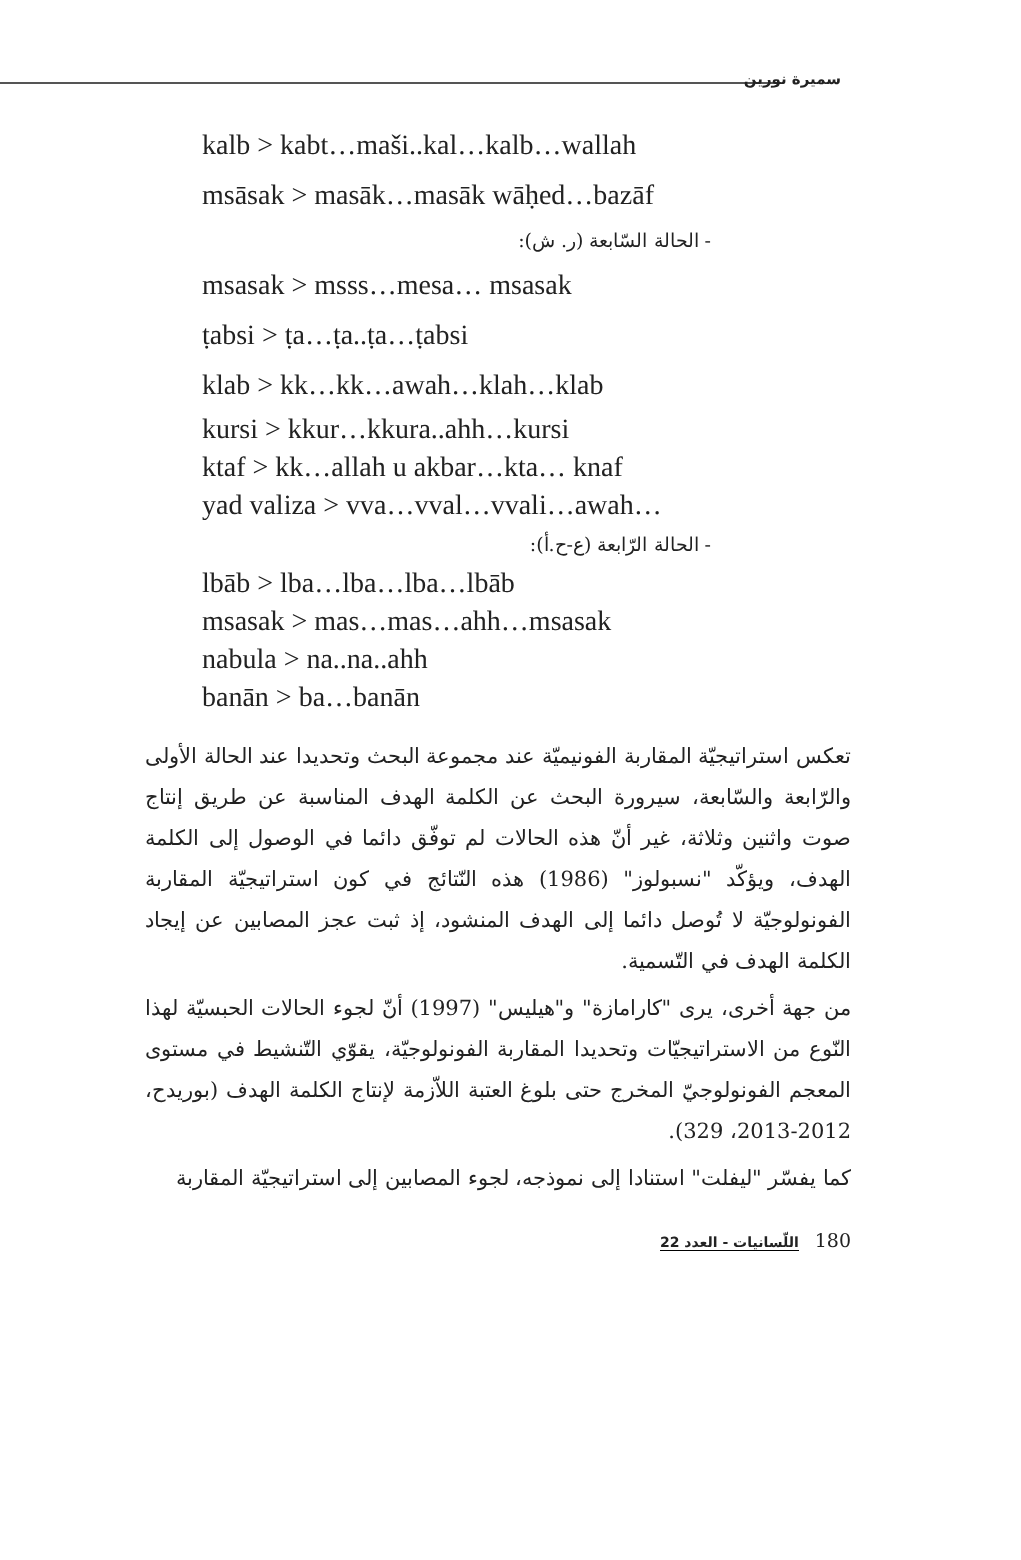سميرة نورين
kalb > kabt…maši..kal…kalb…wallah
msāsak > masāk…masāk wāḥed…bazāf
- الحالة السّابعة (ر. ش):
msasak > msss…mesa… msasak
ṭabsi > ṭa…ṭa..ṭa…ṭabsi
klab > kk…kk…awah…klah…klab
kursi > kkur…kkura..ahh…kursi
ktaf > kk…allah u akbar…kta… knaf
yad valiza > vva…vval…vvali…awah…
- الحالة الرّابعة (ع-ح.أ):
lbāb > lba…lba…lba…lbāb
msasak > mas…mas…ahh…msasak
nabula > na..na..ahh
banān > ba…banān
تعكس استراتيجيّة المقاربة الفونيميّة عند مجموعة البحث وتحديدا عند الحالة الأولى والرّابعة والسّابعة، سيرورة البحث عن الكلمة الهدف المناسبة عن طريق إنتاج صوت واثنين وثلاثة، غير أنّ هذه الحالات لم توفّق دائما في الوصول إلى الكلمة الهدف، ويؤكّد "نسبولوز" (1986) هذه النّتائج في كون استراتيجيّة المقاربة الفونولوجيّة لا تُوصل دائما إلى الهدف المنشود، إذ ثبت عجز المصابين عن إيجاد الكلمة الهدف في التّسمية.
من جهة أخرى، يرى "كارامازة" و"هيليس" (1997) أنّ لجوء الحالات الحبسيّة لهذا النّوع من الاستراتيجيّات وتحديدا المقاربة الفونولوجيّة، يقوّي التّنشيط في مستوى المعجم الفونولوجيّ المخرج حتى بلوغ العتبة اللاّزمة لإنتاج الكلمة الهدف (بوريدح، 2012-2013، 329).
كما يفسّر "ليفلت" استنادا إلى نموذجه، لجوء المصابين إلى استراتيجيّة المقاربة
180 اللّسانيات - العدد 22